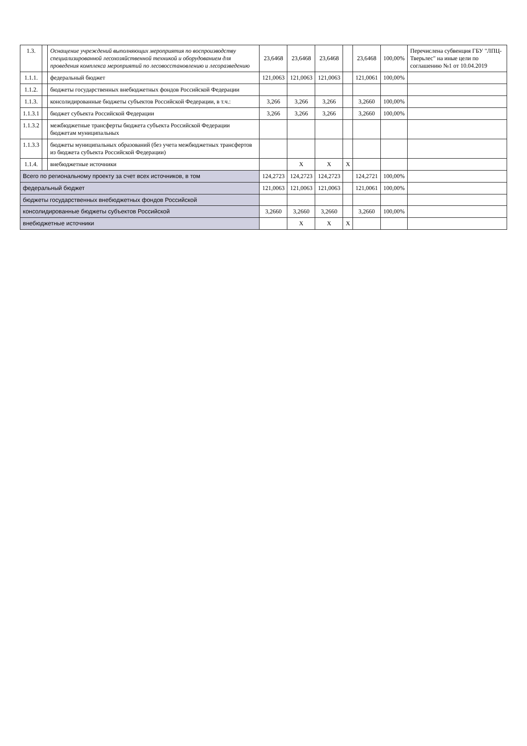| 1.3. | | Оснащение учреждений выполняющих мероприятия по воспроизводству специализированной лесохозяйственной техникой и оборудованием для проведения комплекса мероприятий по лесовосстановлению и лесоразведению | 23,6468 | 23,6468 | 23,6468 | | 23,6468 | 100,00% | Перечислена субвенция ГБУ "ЛПЦ-Тверьлес" на иные цели по соглашению №1 от 10.04.2019 |
| 1.1.1. | | федеральный бюджет | 121,0063 | 121,0063 | 121,0063 | | 121,0061 | 100,00% | |
| 1.1.2. | | бюджеты государственных внебюджетных фондов Российской Федерации | | | | | | | |
| 1.1.3. | | консолидированные бюджеты субъектов Российской Федерации, в т.ч.: | 3,266 | 3,266 | 3,266 | | 3,2660 | 100,00% | |
| 1.1.3.1 | | бюджет субъекта Российской Федерации | 3,266 | 3,266 | 3,266 | | 3,2660 | 100,00% | |
| 1.1.3.2 | | межбюджетные трансферты бюджета субъекта Российской Федерации бюджетам муниципальных | | | | | | | |
| 1.1.3.3 | | бюджеты муниципальных образований (без учета межбюджетных трансфертов из бюджета субъекта Российской Федерации) | | | | | | | |
| 1.1.4. | | внебюджетные источники | | X | X | X | | | |
| Всего по региональному проекту за счет всех источников, в том | | | 124,2723 | 124,2723 | 124,2723 | | 124,2721 | 100,00% | |
| федеральный бюджет | | | 121,0063 | 121,0063 | 121,0063 | | 121,0061 | 100,00% | |
| бюджеты государственных внебюджетных фондов Российской | | | | | | | | | |
| консолидированные бюджеты субъектов Российской | | | 3,2660 | 3,2660 | 3,2660 | | 3,2660 | 100,00% | |
| внебюджетные источники | | | | X | X | X | | | |